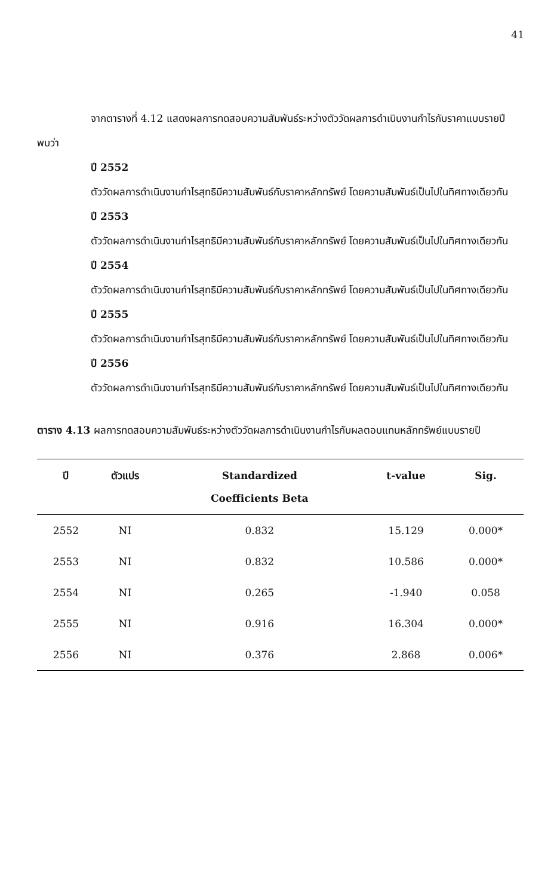41
จากตารางที่ 4.12 แสดงผลการทดสอบความสัมพันธ์ระหว่างตัววัดผลการดำเนินงานกำไรกับราคาแบบรายปี พบว่า
ปี 2552
ตัววัดผลการดำเนินงานกำไรสุทธิมีความสัมพันธ์กับราคาหลักทรัพย์ โดยความสัมพันธ์เป็นไปในทิศทางเดียวกัน
ปี 2553
ตัววัดผลการดำเนินงานกำไรสุทธิมีความสัมพันธ์กับราคาหลักทรัพย์ โดยความสัมพันธ์เป็นไปในทิศทางเดียวกัน
ปี 2554
ตัววัดผลการดำเนินงานกำไรสุทธิมีความสัมพันธ์กับราคาหลักทรัพย์ โดยความสัมพันธ์เป็นไปในทิศทางเดียวกัน
ปี 2555
ตัววัดผลการดำเนินงานกำไรสุทธิมีความสัมพันธ์กับราคาหลักทรัพย์ โดยความสัมพันธ์เป็นไปในทิศทางเดียวกัน
ปี 2556
ตัววัดผลการดำเนินงานกำไรสุทธิมีความสัมพันธ์กับราคาหลักทรัพย์ โดยความสัมพันธ์เป็นไปในทิศทางเดียวกัน
ตาราง 4.13 ผลการทดสอบความสัมพันธ์ระหว่างตัววัดผลการดำเนินงานกำไรกับผลตอบแทนหลักทรัพย์แบบรายปี
| ปี | ตัวแปร | Standardized Coefficients Beta | t-value | Sig. |
| --- | --- | --- | --- | --- |
| 2552 | NI | 0.832 | 15.129 | 0.000* |
| 2553 | NI | 0.832 | 10.586 | 0.000* |
| 2554 | NI | 0.265 | -1.940 | 0.058 |
| 2555 | NI | 0.916 | 16.304 | 0.000* |
| 2556 | NI | 0.376 | 2.868 | 0.006* |